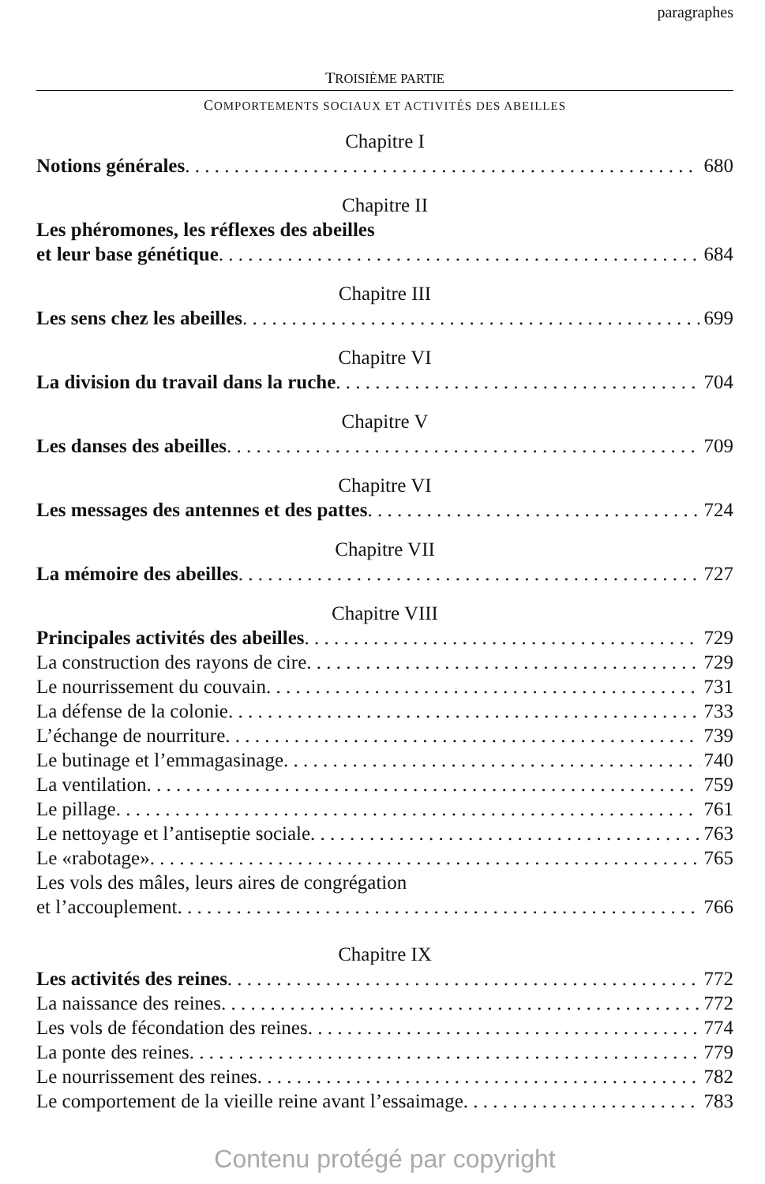paragraphes
TROISIÈME PARTIE
COMPORTEMENTS SOCIAUX ET ACTIVITÉS DES ABEILLES
Chapitre I
Notions générales 680
Chapitre II
Les phéromones, les réflexes des abeilles
et leur base génétique 684
Chapitre III
Les sens chez les abeilles 699
Chapitre VI
La division du travail dans la ruche 704
Chapitre V
Les danses des abeilles 709
Chapitre VI
Les messages des antennes et des pattes 724
Chapitre VII
La mémoire des abeilles 727
Chapitre VIII
Principales activités des abeilles 729
La construction des rayons de cire 729
Le nourrissement du couvain 731
La défense de la colonie 733
L’échange de nourriture 739
Le butinage et l’emmagasinage 740
La ventilation 759
Le pillage 761
Le nettoyage et l’antiseptie sociale 763
Le «rabotage» 765
Les vols des mâles, leurs aires de congrégation
et l’accouplement 766
Chapitre IX
Les activités des reines 772
La naissance des reines 772
Les vols de fécondation des reines 774
La ponte des reines 779
Le nourrissement des reines 782
Le comportement de la vieille reine avant l’essaimage 783
Contenu protégé par copyright